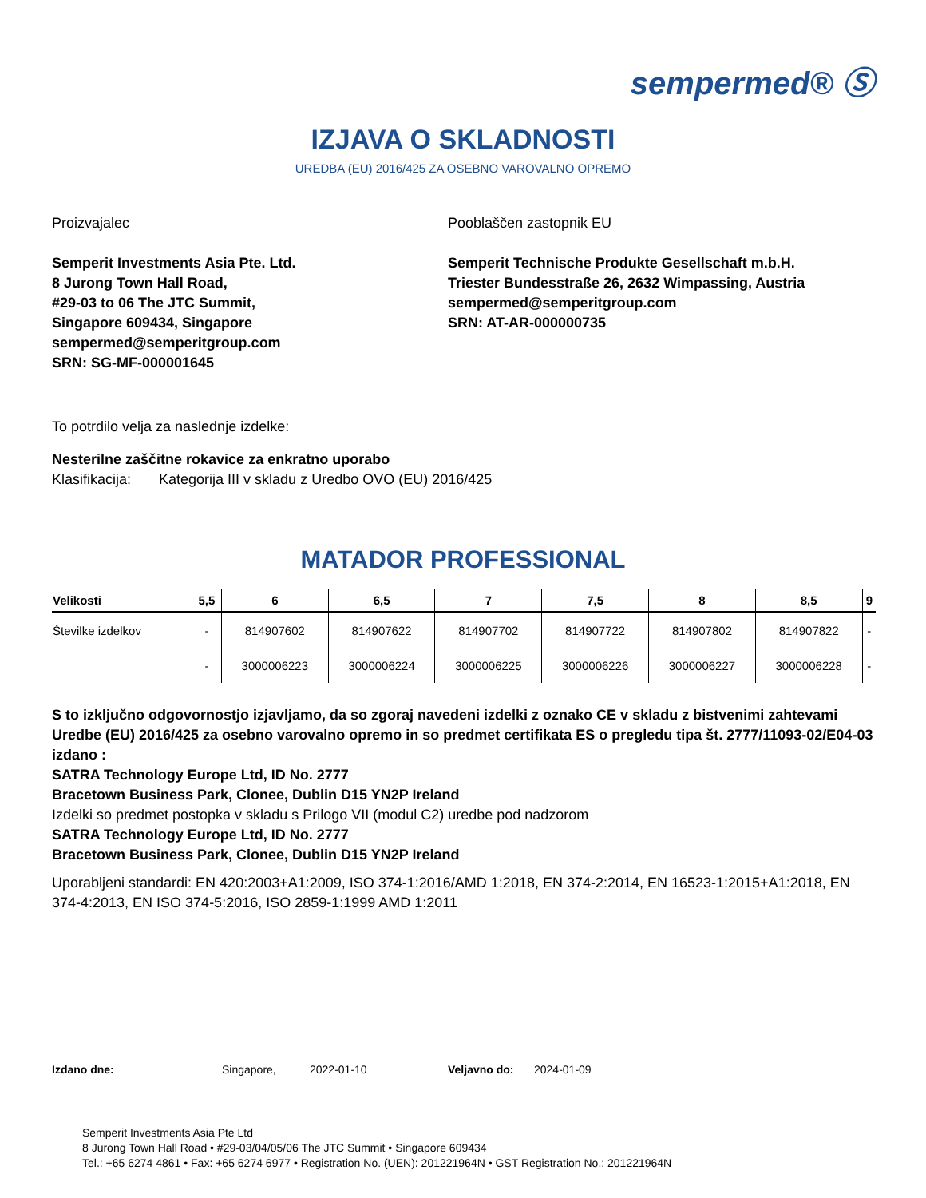sempermed® Ⓢ
IZJAVA O SKLADNOSTI
UREDBA (EU) 2016/425 ZA OSEBNO VAROVALNO OPREMO
Proizvajalec
Semperit Investments Asia Pte. Ltd.
8 Jurong Town Hall Road,
#29-03 to 06 The JTC Summit,
Singapore 609434, Singapore
sempermed@semperitgroup.com
SRN: SG-MF-000001645
Pooblaščen zastopnik EU
Semperit Technische Produkte Gesellschaft m.b.H.
Triester Bundesstraße 26, 2632 Wimpassing, Austria
sempermed@semperitgroup.com
SRN: AT-AR-000000735
To potrdilo velja za naslednje izdelke:
Nesterilne zaščitne rokavice za enkratno uporabo
Klasifikacija: Kategorija III v skladu z Uredbo OVO (EU) 2016/425
MATADOR PROFESSIONAL
| Velikosti | 5,5 | 6 | 6,5 | 7 | 7,5 | 8 | 8,5 | 9 |
| --- | --- | --- | --- | --- | --- | --- | --- | --- |
| Številke izdelkov | - | 814907602 | 814907622 | 814907702 | 814907722 | 814907802 | 814907822 | - |
| | - | 3000006223 | 3000006224 | 3000006225 | 3000006226 | 3000006227 | 3000006228 | - |
S to izključno odgovornostjo izjavljamo, da so zgoraj navedeni izdelki z oznako CE v skladu z bistvenimi zahtevami Uredbe (EU) 2016/425 za osebno varovalno opremo in so predmet certifikata ES o pregledu tipa št. 2777/11093-02/E04-03 izdano :
SATRA Technology Europe Ltd, ID No. 2777
Bracetown Business Park, Clonee, Dublin D15 YN2P Ireland
Izdelki so predmet postopka v skladu s Prilogo VII (modul C2) uredbe pod nadzorom
SATRA Technology Europe Ltd, ID No. 2777
Bracetown Business Park, Clonee, Dublin D15 YN2P Ireland
Uporabljeni standardi: EN 420:2003+A1:2009, ISO 374-1:2016/AMD 1:2018, EN 374-2:2014, EN 16523-1:2015+A1:2018, EN 374-4:2013, EN ISO 374-5:2016, ISO 2859-1:1999 AMD 1:2011
Izdano dne: Singapore, 2022-01-10 Veljavno do: 2024-01-09
Semperit Investments Asia Pte Ltd
8 Jurong Town Hall Road • #29-03/04/05/06 The JTC Summit • Singapore 609434
Tel.: +65 6274 4861 • Fax: +65 6274 6977 • Registration No. (UEN): 201221964N • GST Registration No.: 201221964N